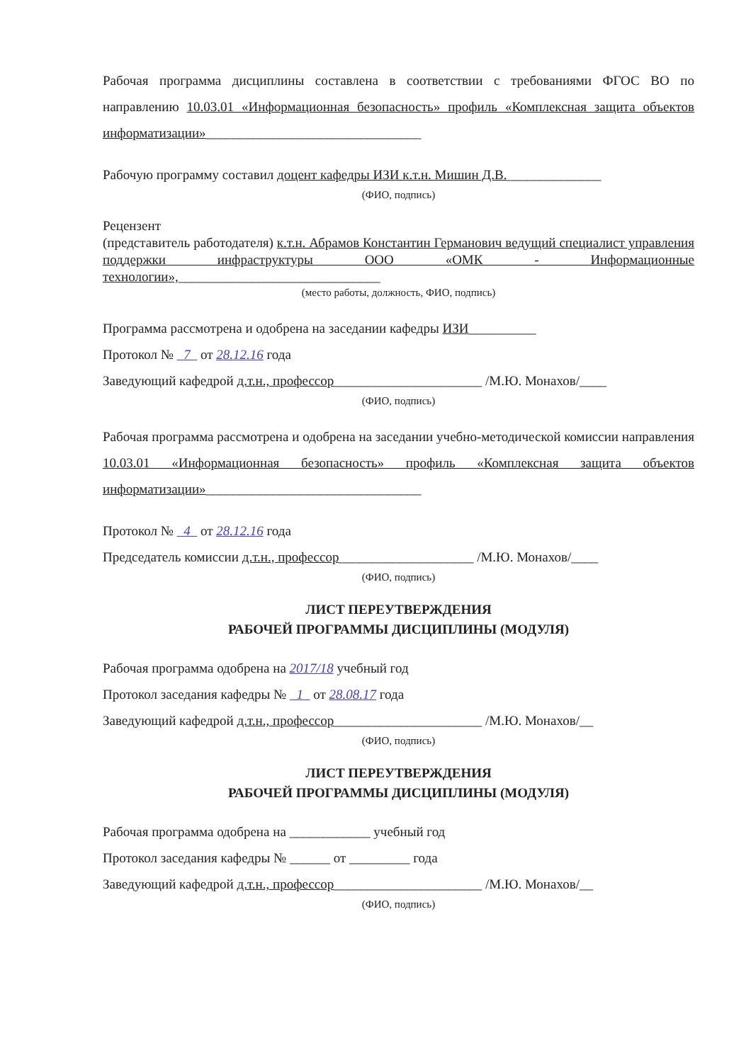Рабочая программа дисциплины составлена в соответствии с требованиями ФГОС ВО по направлению 10.03.01 «Информационная безопасность» профиль «Комплексная защита объектов информатизации»________________________________
Рабочую программу составил доцент кафедры ИЗИ к.т.н. Мишин Д.В.______________
(ФИО, подпись)
Рецензент
(представитель работодателя) к.т.н. Абрамов Константин Германович ведущий специалист управления поддержки инфраструктуры ООО «ОМК - Информационные технологии»,______________________________
(место работы, должность, ФИО, подпись)
Программа рассмотрена и одобрена на заседании кафедры ИЗИ__________
Протокол № 7 от 28.12.16 года
Заведующий кафедрой д.т.н., профессор______________________ /М.Ю. Монахов/____
(ФИО, подпись)
Рабочая программа рассмотрена и одобрена на заседании учебно-методической комиссии направления 10.03.01 «Информационная безопасность» профиль «Комплексная защита объектов информатизации»________________________________
Протокол № 4 от 28.12.16 года
Председатель комиссии д.т.н., профессор____________________ /М.Ю. Монахов/____
(ФИО, подпись)
ЛИСТ ПЕРЕУТВЕРЖДЕНИЯ
РАБОЧЕЙ ПРОГРАММЫ ДИСЦИПЛИНЫ (МОДУЛЯ)
Рабочая программа одобрена на 2017/18 учебный год
Протокол заседания кафедры № 1 от 28.08.17 года
Заведующий кафедрой д.т.н., профессор______________________ /М.Ю. Монахов/__
(ФИО, подпись)
ЛИСТ ПЕРЕУТВЕРЖДЕНИЯ
РАБОЧЕЙ ПРОГРАММЫ ДИСЦИПЛИНЫ (МОДУЛЯ)
Рабочая программа одобрена на ____________ учебный год
Протокол заседания кафедры № ______ от _________ года
Заведующий кафедрой д.т.н., профессор______________________ /М.Ю. Монахов/__
(ФИО, подпись)